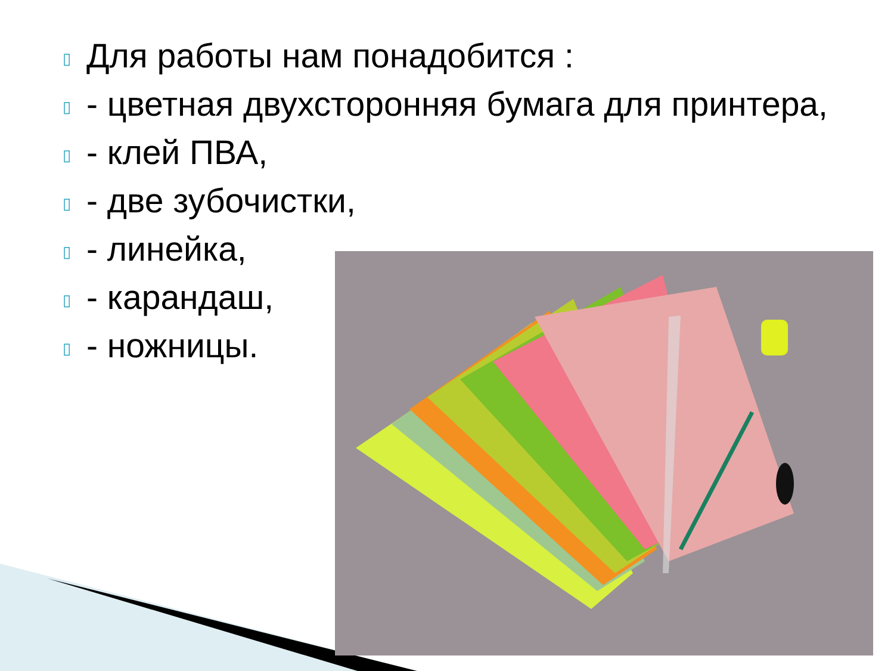▯ Для работы нам понадобится :
▯ - цветная двухсторонняя бумага для принтера,
▯ - клей ПВА,
▯ - две зубочистки,
▯ - линейка,
▯ - карандаш,
▯ - ножницы.